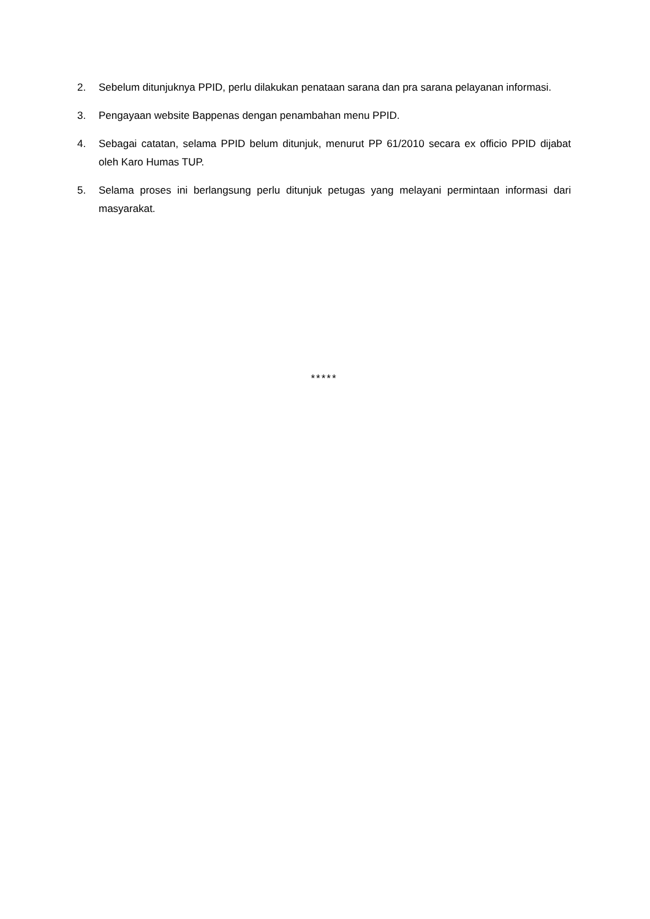2. Sebelum ditunjuknya PPID, perlu dilakukan penataan sarana dan pra sarana pelayanan informasi.
3. Pengayaan website Bappenas dengan penambahan menu PPID.
4. Sebagai catatan, selama PPID belum ditunjuk, menurut PP 61/2010 secara ex officio PPID dijabat oleh Karo Humas TUP.
5. Selama proses ini berlangsung perlu ditunjuk petugas yang melayani permintaan informasi dari masyarakat.
*****